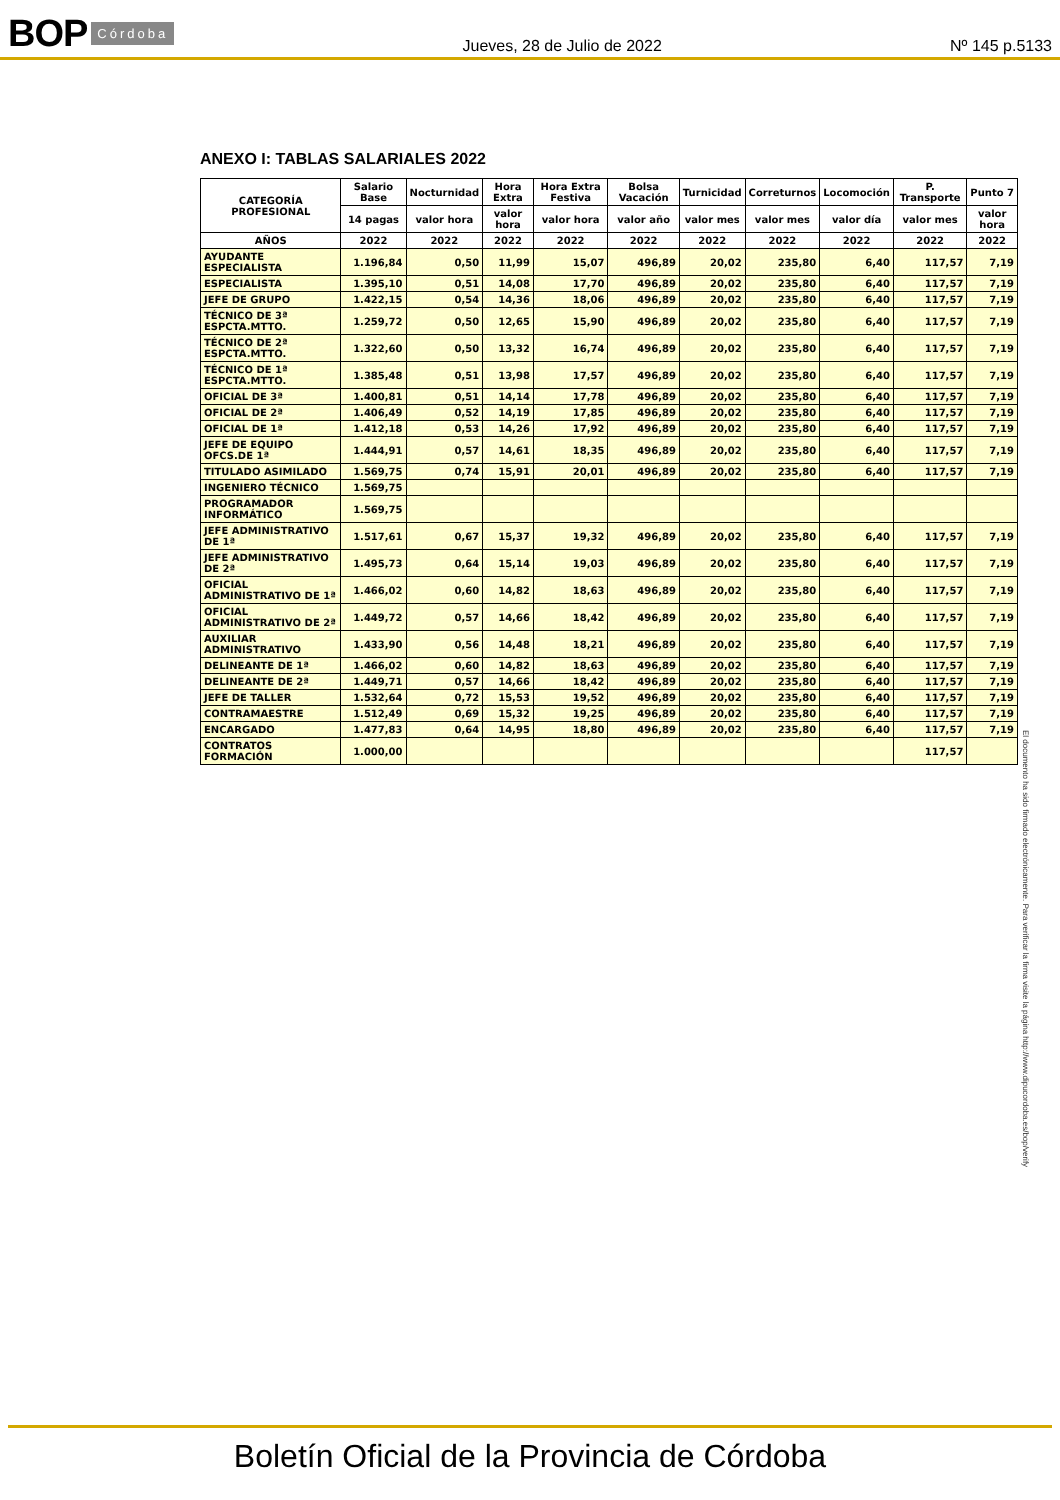BOP Córdoba
Jueves, 28 de Julio de 2022 Nº 145 p.5133
ANEXO I: TABLAS SALARIALES 2022
| CATEGORÍA PROFESIONAL | Salario Base | Nocturnidad | Hora Extra | Hora Extra Festiva | Bolsa Vacación | Turnicidad | Correturnos | Locomoción | P. Transporte | Punto 7 |
| --- | --- | --- | --- | --- | --- | --- | --- | --- | --- | --- |
| | 14 pagas | valor hora | valor hora | valor hora | valor año | valor mes | valor mes | valor día | valor mes | valor hora |
| AÑOS | 2022 | 2022 | 2022 | 2022 | 2022 | 2022 | 2022 | 2022 | 2022 | 2022 |
| AYUDANTE ESPECIALISTA | 1.196,84 | 0,50 | 11,99 | 15,07 | 496,89 | 20,02 | 235,80 | 6,40 | 117,57 | 7,19 |
| ESPECIALISTA | 1.395,10 | 0,51 | 14,08 | 17,70 | 496,89 | 20,02 | 235,80 | 6,40 | 117,57 | 7,19 |
| JEFE DE GRUPO | 1.422,15 | 0,54 | 14,36 | 18,06 | 496,89 | 20,02 | 235,80 | 6,40 | 117,57 | 7,19 |
| TÉCNICO DE 3ª ESPCTA.MTTO. | 1.259,72 | 0,50 | 12,65 | 15,90 | 496,89 | 20,02 | 235,80 | 6,40 | 117,57 | 7,19 |
| TÉCNICO DE 2ª ESPCTA.MTTO. | 1.322,60 | 0,50 | 13,32 | 16,74 | 496,89 | 20,02 | 235,80 | 6,40 | 117,57 | 7,19 |
| TÉCNICO DE 1ª ESPCTA.MTTO. | 1.385,48 | 0,51 | 13,98 | 17,57 | 496,89 | 20,02 | 235,80 | 6,40 | 117,57 | 7,19 |
| OFICIAL DE 3ª | 1.400,81 | 0,51 | 14,14 | 17,78 | 496,89 | 20,02 | 235,80 | 6,40 | 117,57 | 7,19 |
| OFICIAL DE 2ª | 1.406,49 | 0,52 | 14,19 | 17,85 | 496,89 | 20,02 | 235,80 | 6,40 | 117,57 | 7,19 |
| OFICIAL DE 1ª | 1.412,18 | 0,53 | 14,26 | 17,92 | 496,89 | 20,02 | 235,80 | 6,40 | 117,57 | 7,19 |
| JEFE DE EQUIPO OFCS.DE 1ª | 1.444,91 | 0,57 | 14,61 | 18,35 | 496,89 | 20,02 | 235,80 | 6,40 | 117,57 | 7,19 |
| TITULADO ASIMILADO | 1.569,75 | 0,74 | 15,91 | 20,01 | 496,89 | 20,02 | 235,80 | 6,40 | 117,57 | 7,19 |
| INGENIERO TÉCNICO | 1.569,75 | | | | | | | | | |
| PROGRAMADOR INFORMÁTICO | 1.569,75 | | | | | | | | | |
| JEFE ADMINISTRATIVO DE 1ª | 1.517,61 | 0,67 | 15,37 | 19,32 | 496,89 | 20,02 | 235,80 | 6,40 | 117,57 | 7,19 |
| JEFE ADMINISTRATIVO DE 2ª | 1.495,73 | 0,64 | 15,14 | 19,03 | 496,89 | 20,02 | 235,80 | 6,40 | 117,57 | 7,19 |
| OFICIAL ADMINISTRATIVO DE 1ª | 1.466,02 | 0,60 | 14,82 | 18,63 | 496,89 | 20,02 | 235,80 | 6,40 | 117,57 | 7,19 |
| OFICIAL ADMINISTRATIVO DE 2ª | 1.449,72 | 0,57 | 14,66 | 18,42 | 496,89 | 20,02 | 235,80 | 6,40 | 117,57 | 7,19 |
| AUXILIAR ADMINISTRATIVO | 1.433,90 | 0,56 | 14,48 | 18,21 | 496,89 | 20,02 | 235,80 | 6,40 | 117,57 | 7,19 |
| DELINEANTE DE 1ª | 1.466,02 | 0,60 | 14,82 | 18,63 | 496,89 | 20,02 | 235,80 | 6,40 | 117,57 | 7,19 |
| DELINEANTE DE 2ª | 1.449,71 | 0,57 | 14,66 | 18,42 | 496,89 | 20,02 | 235,80 | 6,40 | 117,57 | 7,19 |
| JEFE DE TALLER | 1.532,64 | 0,72 | 15,53 | 19,52 | 496,89 | 20,02 | 235,80 | 6,40 | 117,57 | 7,19 |
| CONTRAMAESTRE | 1.512,49 | 0,69 | 15,32 | 19,25 | 496,89 | 20,02 | 235,80 | 6,40 | 117,57 | 7,19 |
| ENCARGADO | 1.477,83 | 0,64 | 14,95 | 18,80 | 496,89 | 20,02 | 235,80 | 6,40 | 117,57 | 7,19 |
| CONTRATOS FORMACIÓN | 1.000,00 | | | | | | | | 117,57 | |
El documento ha sido firmado electrónicamente. Para verificar la firma visite la página http://www.dipucordoba.es/bop/verify
Boletín Oficial de la Provincia de Córdoba